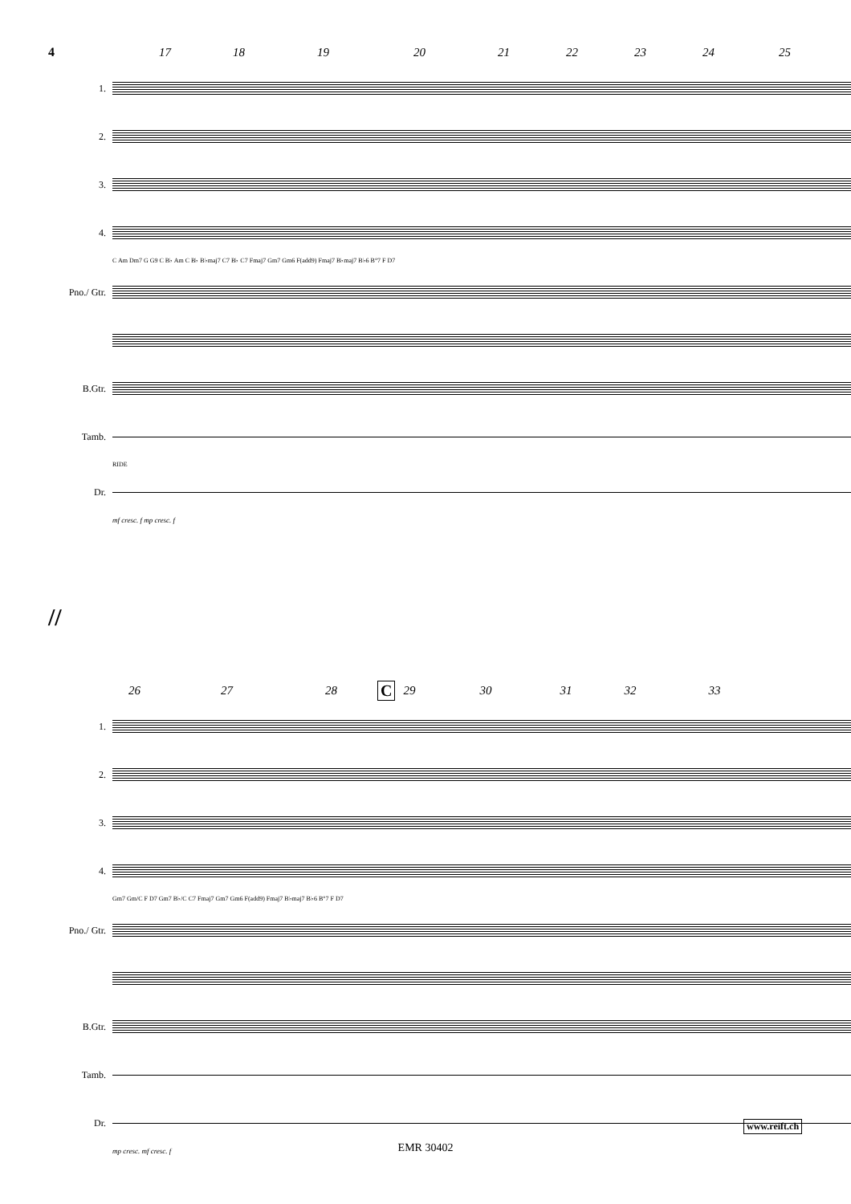4 17 18 19 20 21 22 23 24 25
1.
2.
3.
4.
C Am Dm7 G G9 C B♭ Am C B♭ B♭maj7 C7 B♭ C7 Fmaj7 Gm7 Gm6 F(add9) Fmaj7 B♭maj7 B♭6 B°7 F D7
Pno./ Gtr.
B.Gtr.
Tamb.
RIDE
Dr.
mf cresc. f mp cresc. f
//
26 27 28 C 29 30 31 32 33
1.
2.
3.
4.
Gm7 Gm/C F D7 Gm7 B♭/C C7 Fmaj7 Gm7 Gm6 F(add9) Fmaj7 B♭maj7 B♭6 B°7 F D7
Pno./ Gtr.
B.Gtr.
Tamb.
Dr.
mp cresc. mf cresc. f
www.reift.ch
EMR 30402